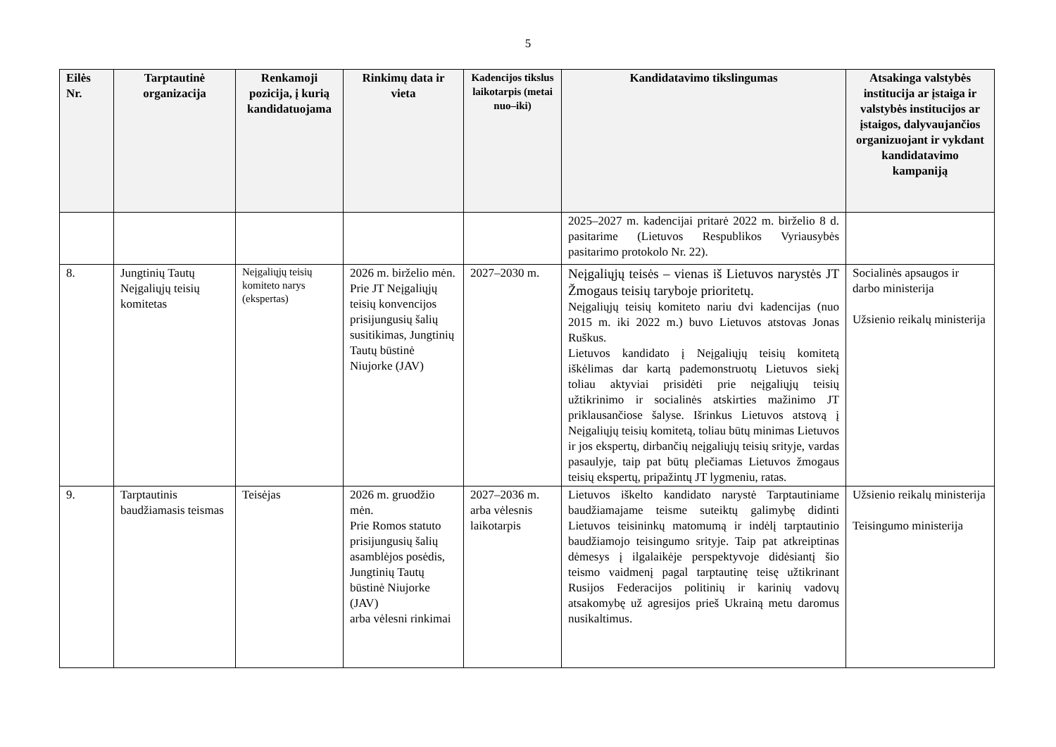5
| Eilės Nr. | Tarptautinė organizacija | Renkamoji pozicija, į kurią kandidatuojama | Rinkimų data ir vieta | Kadencijos tikslus laikotarpis (metai nuo–iki) | Kandidatavimo tikslingumas | Atsakinga valstybės institucija ar įstaiga ir valstybės institucijos ar įstaigos, dalyvaujančios organizuojant ir vykdant kandidatavimo kampaniją |
| --- | --- | --- | --- | --- | --- | --- |
| | | | | | 2025–2027 m. kadencijai pritarė 2022 m. birželio 8 d. pasitarime (Lietuvos Respublikos Vyriausybės pasitarimo protokolo Nr. 22). | |
| 8. | Jungtinių Tautų Neįgaliųjų teisių komitetas | Neįgaliųjų teisių komiteto narys (ekspertas) | 2026 m. birželio mėn. Prie JT Neįgaliųjų teisių konvencijos prisijungusių šalių susitikimas, Jungtinių Tautų būstinė Niujorke (JAV) | 2027–2030 m. | Neįgaliųjų teisės – vienas iš Lietuvos narystės JT Žmogaus teisių taryboje prioritetų. Neįgaliųjų teisių komiteto nariu dvi kadencijas (nuo 2015 m. iki 2022 m.) buvo Lietuvos atstovas Jonas Ruškus. Lietuvos kandidato į Neįgaliųjų teisių komitetą iškėlimas dar kartą pademonstruotų Lietuvos siekį toliau aktyviai prisidėti prie neįgaliųjų teisių užtikrinimo ir socialinės atskirties mažinimo JT priklausančiose šalyse. Išrinkus Lietuvos atstovą į Neįgaliųjų teisių komitetą, toliau būtų minimas Lietuvos ir jos ekspertų, dirbančių neįgaliųjų teisių srityje, vardas pasaulyje, taip pat būtų plečiamas Lietuvos žmogaus teisių ekspertų, pripažintų JT lygmeniu, ratas. | Socialinės apsaugos ir darbo ministerija Užsienio reikalų ministerija |
| 9. | Tarptautinis baudžiamasis teismas | Teisėjas | 2026 m. gruodžio mėn. Prie Romos statuto prisijungusių šalių asamblėjos posėdis, Jungtinių Tautų būstinė Niujorke (JAV) arba vėlesni rinkimai | 2027–2036 m. arba vėlesnis laikotarpis | Lietuvos iškelto kandidato narystė Tarptautiniame baudžiamajame teisme suteiktų galimybę didinti Lietuvos teisininkų matomumą ir indėlį tarptautinio baudžiamojo teisingumo srityje. Taip pat atkreiptinas dėmesys į ilgalaikėje perspektyvoje didėsiantį šio teismo vaidmenį pagal tarptautinę teisę užtikrinant Rusijos Federacijos politinių ir karinių vadovų atsakomybę už agresijos prieš Ukrainą metu daromus nusikaltimus. | Užsienio reikalų ministerija Teisingumo ministerija |